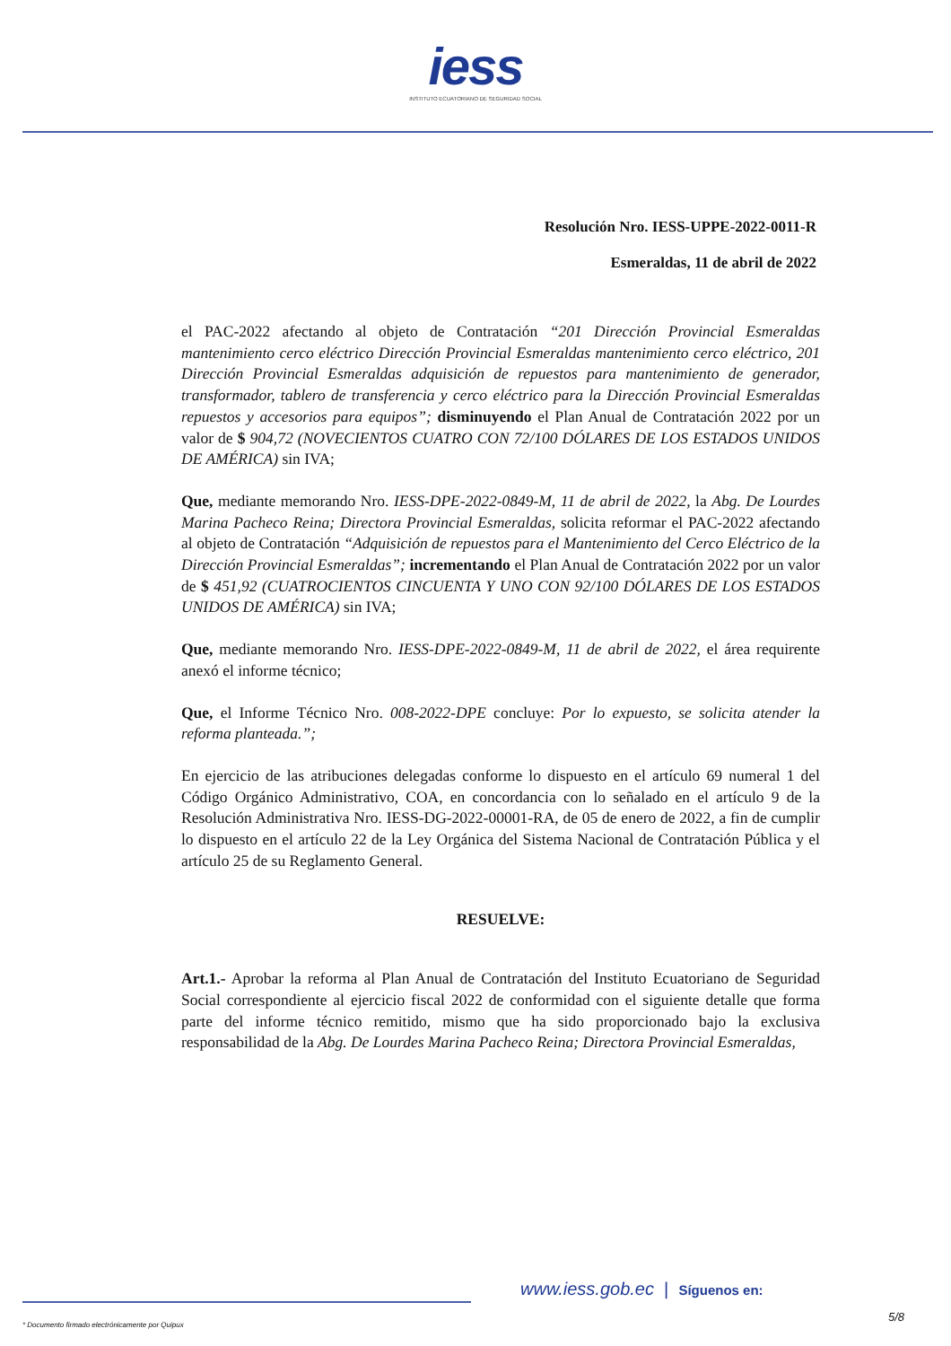iess
INSTITUTO ECUATORIANO DE SEGURIDAD SOCIAL
Resolución Nro. IESS-UPPE-2022-0011-R
Esmeraldas, 11 de abril de 2022
el PAC-2022 afectando al objeto de Contratación “201 Dirección Provincial Esmeraldas mantenimiento cerco eléctrico Dirección Provincial Esmeraldas mantenimiento cerco eléctrico, 201 Dirección Provincial Esmeraldas adquisición de repuestos para mantenimiento de generador, transformador, tablero de transferencia y cerco eléctrico para la Dirección Provincial Esmeraldas repuestos y accesorios para equipos”; disminuyendo el Plan Anual de Contratación 2022 por un valor de $ 904,72 (NOVECIENTOS CUATRO CON 72/100 DÓLARES DE LOS ESTADOS UNIDOS DE AMÉRICA) sin IVA;
Que, mediante memorando Nro. IESS-DPE-2022-0849-M, 11 de abril de 2022, la Abg. De Lourdes Marina Pacheco Reina; Directora Provincial Esmeraldas, solicita reformar el PAC-2022 afectando al objeto de Contratación “Adquisición de repuestos para el Mantenimiento del Cerco Eléctrico de la Dirección Provincial Esmeraldas”; incrementando el Plan Anual de Contratación 2022 por un valor de $ 451,92 (CUATROCIENTOS CINCUENTA Y UNO CON 92/100 DÓLARES DE LOS ESTADOS UNIDOS DE AMÉRICA) sin IVA;
Que, mediante memorando Nro. IESS-DPE-2022-0849-M, 11 de abril de 2022, el área requirente anexó el informe técnico;
Que, el Informe Técnico Nro. 008-2022-DPE concluye: Por lo expuesto, se solicita atender la reforma planteada.”;
En ejercicio de las atribuciones delegadas conforme lo dispuesto en el artículo 69 numeral 1 del Código Orgánico Administrativo, COA, en concordancia con lo señalado en el artículo 9 de la Resolución Administrativa Nro. IESS-DG-2022-00001-RA, de 05 de enero de 2022, a fin de cumplir lo dispuesto en el artículo 22 de la Ley Orgánica del Sistema Nacional de Contratación Pública y el artículo 25 de su Reglamento General.
RESUELVE:
Art.1.- Aprobar la reforma al Plan Anual de Contratación del Instituto Ecuatoriano de Seguridad Social correspondiente al ejercicio fiscal 2022 de conformidad con el siguiente detalle que forma parte del informe técnico remitido, mismo que ha sido proporcionado bajo la exclusiva responsabilidad de la Abg. De Lourdes Marina Pacheco Reina; Directora Provincial Esmeraldas,
www.iess.gob.ec | Síguenos en:
5/8
* Documento firmado electrónicamente por Quipux